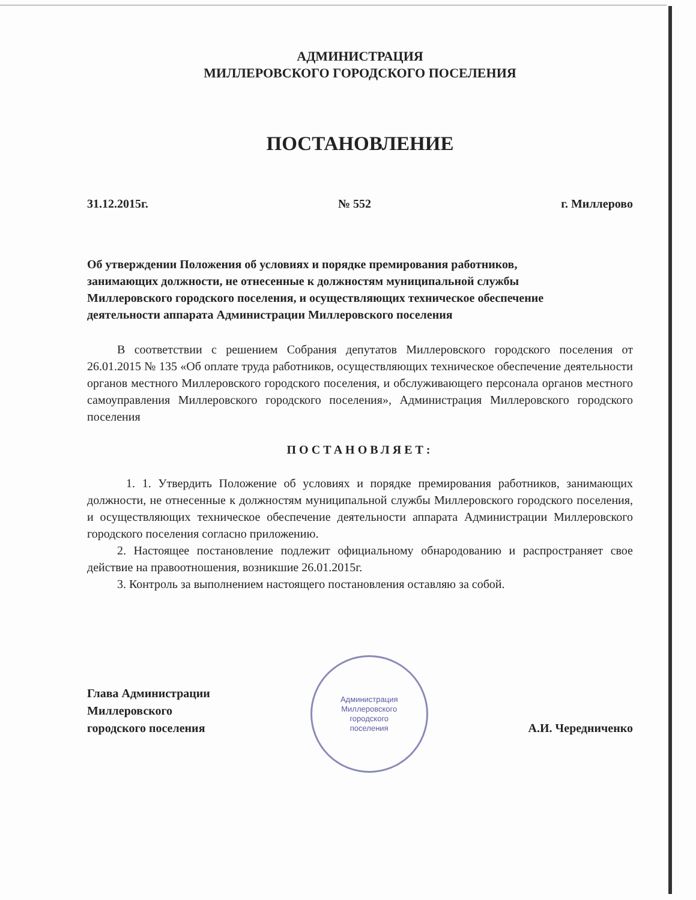АДМИНИСТРАЦИЯ
МИЛЛЕРОВСКОГО ГОРОДСКОГО ПОСЕЛЕНИЯ
ПОСТАНОВЛЕНИЕ
31.12.2015г. № 552 г. Миллерово
Об утверждении Положения об условиях и порядке премирования работников, занимающих должности, не отнесенные к должностям муниципальной службы Миллеровского городского поселения, и осуществляющих техническое обеспечение деятельности аппарата Администрации Миллеровского поселения
В соответствии с решением Собрания депутатов Миллеровского городского поселения от 26.01.2015 № 135 «Об оплате труда работников, осуществляющих техническое обеспечение деятельности органов местного Миллеровского городского поселения, и обслуживающего персонала органов местного самоуправления Миллеровского городского поселения», Администрация Миллеровского городского поселения
ПОСТАНОВЛЯЕТ:
1. 1. Утвердить Положение об условиях и порядке премирования работников, занимающих должности, не отнесенные к должностям муниципальной службы Миллеровского городского поселения, и осуществляющих техническое обеспечение деятельности аппарата Администрации Миллеровского городского поселения согласно приложению.
2. Настоящее постановление подлежит официальному обнародованию и распространяет свое действие на правоотношения, возникшие 26.01.2015г.
3. Контроль за выполнением настоящего постановления оставляю за собой.
Глава Администрации
Миллеровского
городского поселения
Администрация
Миллеровского
городского
поселения
А.И. Чередниченко